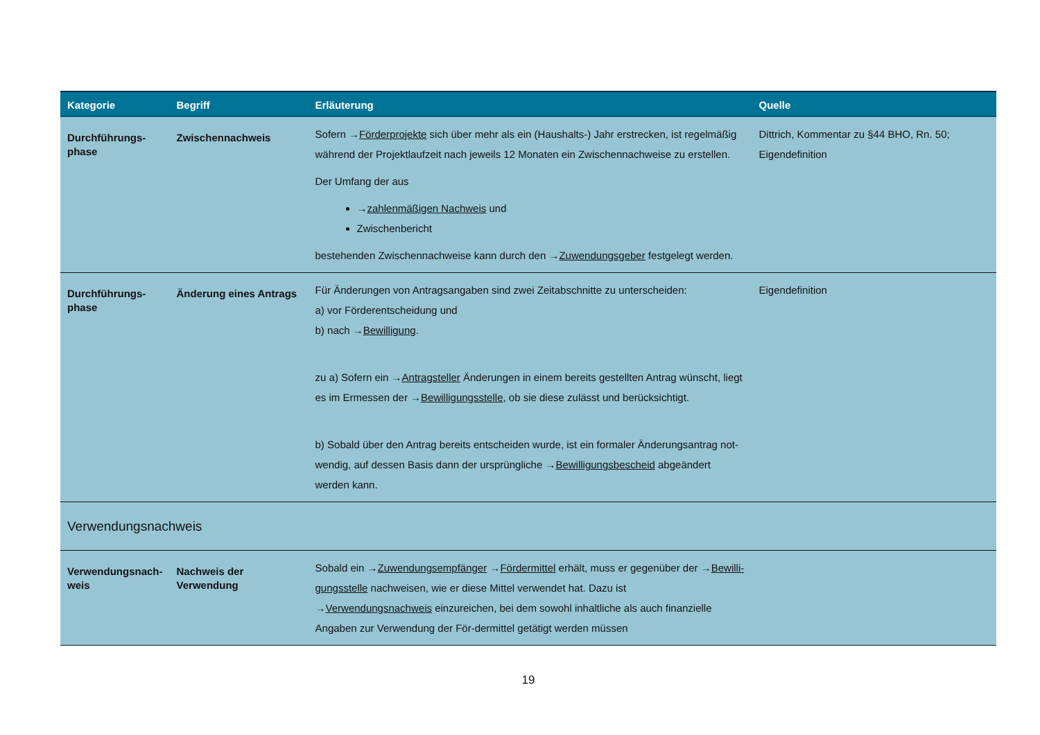| Kategorie | Begriff | Erläuterung | Quelle |
| --- | --- | --- | --- |
| Durchführungs- phase | Zwischennachweis | Sofern → Förderprojekte sich über mehr als ein (Haushalts-) Jahr erstrecken, ist regelmäßig während der Projektlaufzeit nach jeweils 12 Monaten ein Zwischennachweise zu erstellen. Der Umfang der aus → zahlenmäßigen Nachweis und Zwischenbericht bestehenden Zwischennachweise kann durch den → Zuwendungsgeber festgelegt werden. | Dittrich, Kommentar zu §44 BHO, Rn. 50; Eigendefinition |
| Durchführungs- phase | Änderung eines Antrags | Für Änderungen von Antragsangaben sind zwei Zeitabschnitte zu unterscheiden: a) vor Förderentscheidung und b) nach → Bewilligung . zu a) Sofern ein → Antragsteller Änderungen in einem bereits gestellten Antrag wünscht, liegt es im Ermessen der → Bewilligungsstelle , ob sie diese zulässt und berücksichtigt. b) Sobald über den Antrag bereits entscheiden wurde, ist ein formaler Änderungsantrag not-wendig, auf dessen Basis dann der ursprüngliche → Bewilligungsbescheid abgeändert werden kann. | Eigendefinition |
| Verwendungsnachweis | | | |
| Verwendungsnach- weis | Nachweis der Verwendung | Sobald ein → Zuwendungsempfänger → Fördermittel erhält, muss er gegenüber der → Bewilli-gungsstelle nachweisen, wie er diese Mittel verwendet hat. Dazu ist → Verwendungsnachweis einzureichen, bei dem sowohl inhaltliche als auch finanzielle Angaben zur Verwendung der För-dermittel getätigt werden müssen | |
19